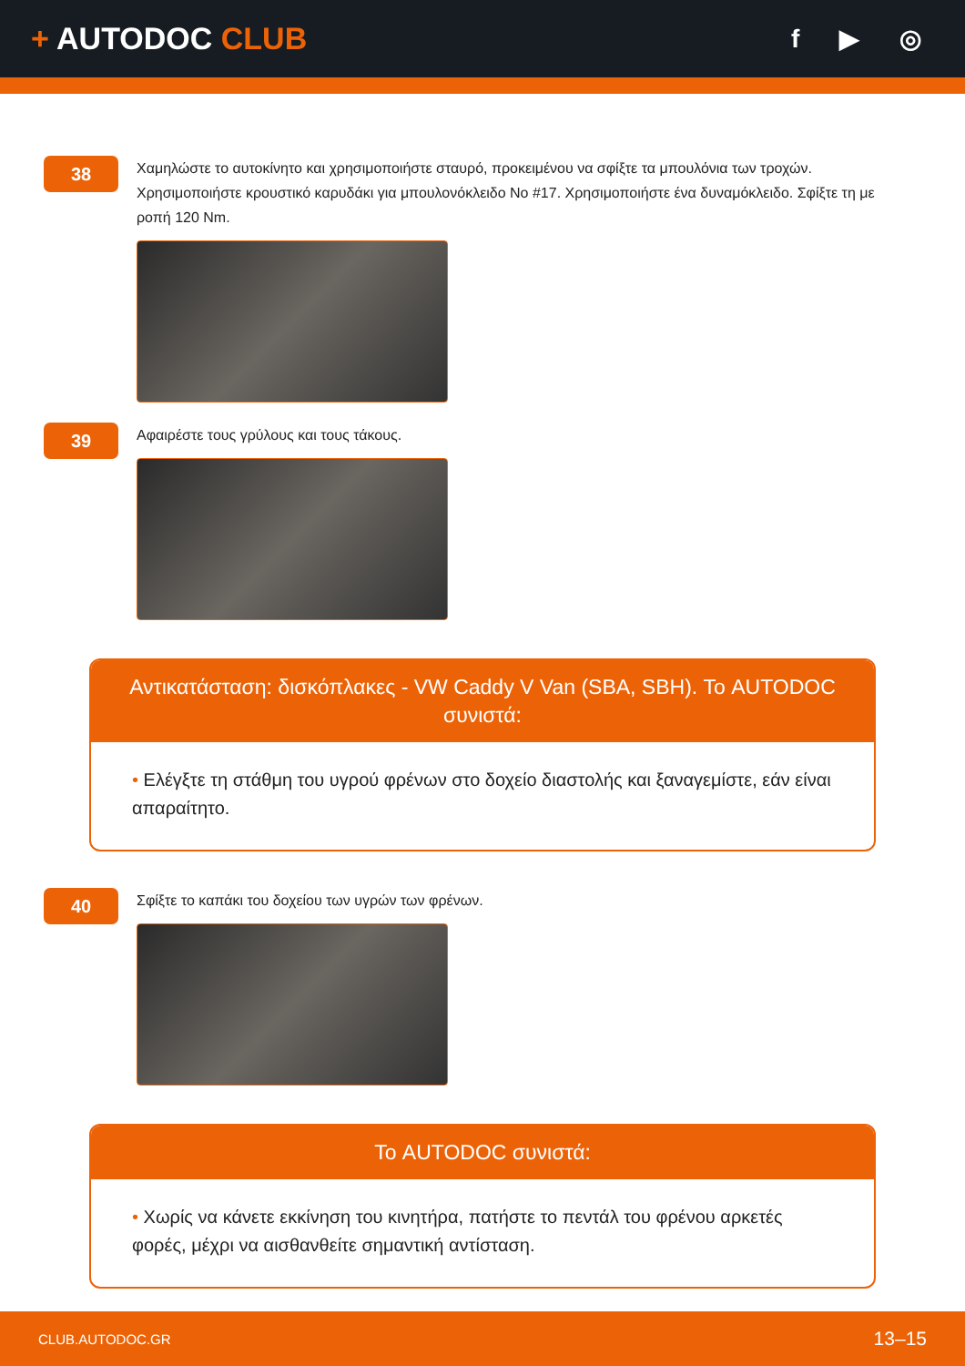+ AUTODOC CLUB
f ▶ ◎
38
Χαμηλώστε το αυτοκίνητο και χρησιμοποιήστε σταυρό, προκειμένου να σφίξτε τα μπουλόνια των τροχών. Χρησιμοποιήστε κρουστικό καρυδάκι για μπουλονόκλειδο No #17. Χρησιμοποιήστε ένα δυναμόκλειδο. Σφίξτε τη με ροπή 120 Nm.
39
Αφαιρέστε τους γρύλους και τους τάκους.
Αντικατάσταση: δισκόπλακες - VW Caddy V Van (SBA, SBH). Το AUTODOC συνιστά:
• Ελέγξτε τη στάθμη του υγρού φρένων στο δοχείο διαστολής και ξαναγεμίστε, εάν είναι απαραίτητο.
40
Σφίξτε το καπάκι του δοχείου των υγρών των φρένων.
Το AUTODOC συνιστά:
• Χωρίς να κάνετε εκκίνηση του κινητήρα, πατήστε το πεντάλ του φρένου αρκετές φορές, μέχρι να αισθανθείτε σημαντική αντίσταση.
CLUB.AUTODOC.GR 13–15